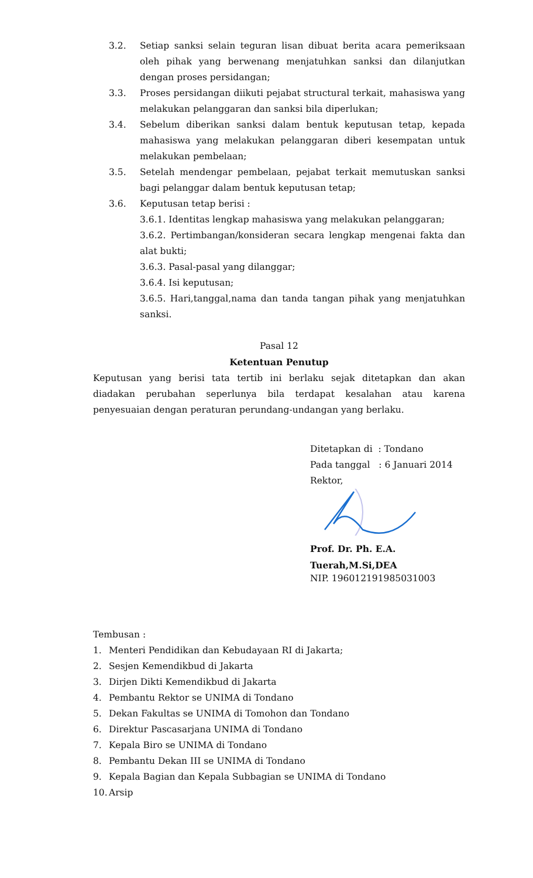3.2. Setiap sanksi selain teguran lisan dibuat berita acara pemeriksaan oleh pihak yang berwenang menjatuhkan sanksi dan dilanjutkan dengan proses persidangan;
3.3. Proses persidangan diikuti pejabat structural terkait, mahasiswa yang melakukan pelanggaran dan sanksi bila diperlukan;
3.4. Sebelum diberikan sanksi dalam bentuk keputusan tetap, kepada mahasiswa yang melakukan pelanggaran diberi kesempatan untuk melakukan pembelaan;
3.5. Setelah mendengar pembelaan, pejabat terkait memutuskan sanksi bagi pelanggar dalam bentuk keputusan tetap;
3.6. Keputusan tetap berisi :
3.6.1. Identitas lengkap mahasiswa yang melakukan pelanggaran;
3.6.2. Pertimbangan/konsideran secara lengkap mengenai fakta dan alat bukti;
3.6.3. Pasal-pasal yang dilanggar;
3.6.4. Isi keputusan;
3.6.5. Hari,tanggal,nama dan tanda tangan pihak yang menjatuhkan sanksi.
Pasal 12
Ketentuan Penutup
Keputusan yang berisi tata tertib ini berlaku sejak ditetapkan dan akan diadakan perubahan seperlunya bila terdapat kesalahan atau karena penyesuaian dengan peraturan perundang-undangan yang berlaku.
Ditetapkan di : Tondano
Pada tanggal : 6 Januari 2014
Rektor,
Prof. Dr. Ph. E.A. Tuerah,M.Si,DEA
NIP. 196012191985031003
Tembusan :
1. Menteri Pendidikan dan Kebudayaan RI di Jakarta;
2. Sesjen Kemendikbud di Jakarta
3. Dirjen Dikti Kemendikbud di Jakarta
4. Pembantu Rektor se UNIMA di Tondano
5. Dekan Fakultas se UNIMA di Tomohon dan Tondano
6. Direktur Pascasarjana UNIMA di Tondano
7. Kepala Biro se UNIMA di Tondano
8. Pembantu Dekan III se UNIMA di Tondano
9. Kepala Bagian dan Kepala Subbagian se UNIMA di Tondano
10. Arsip